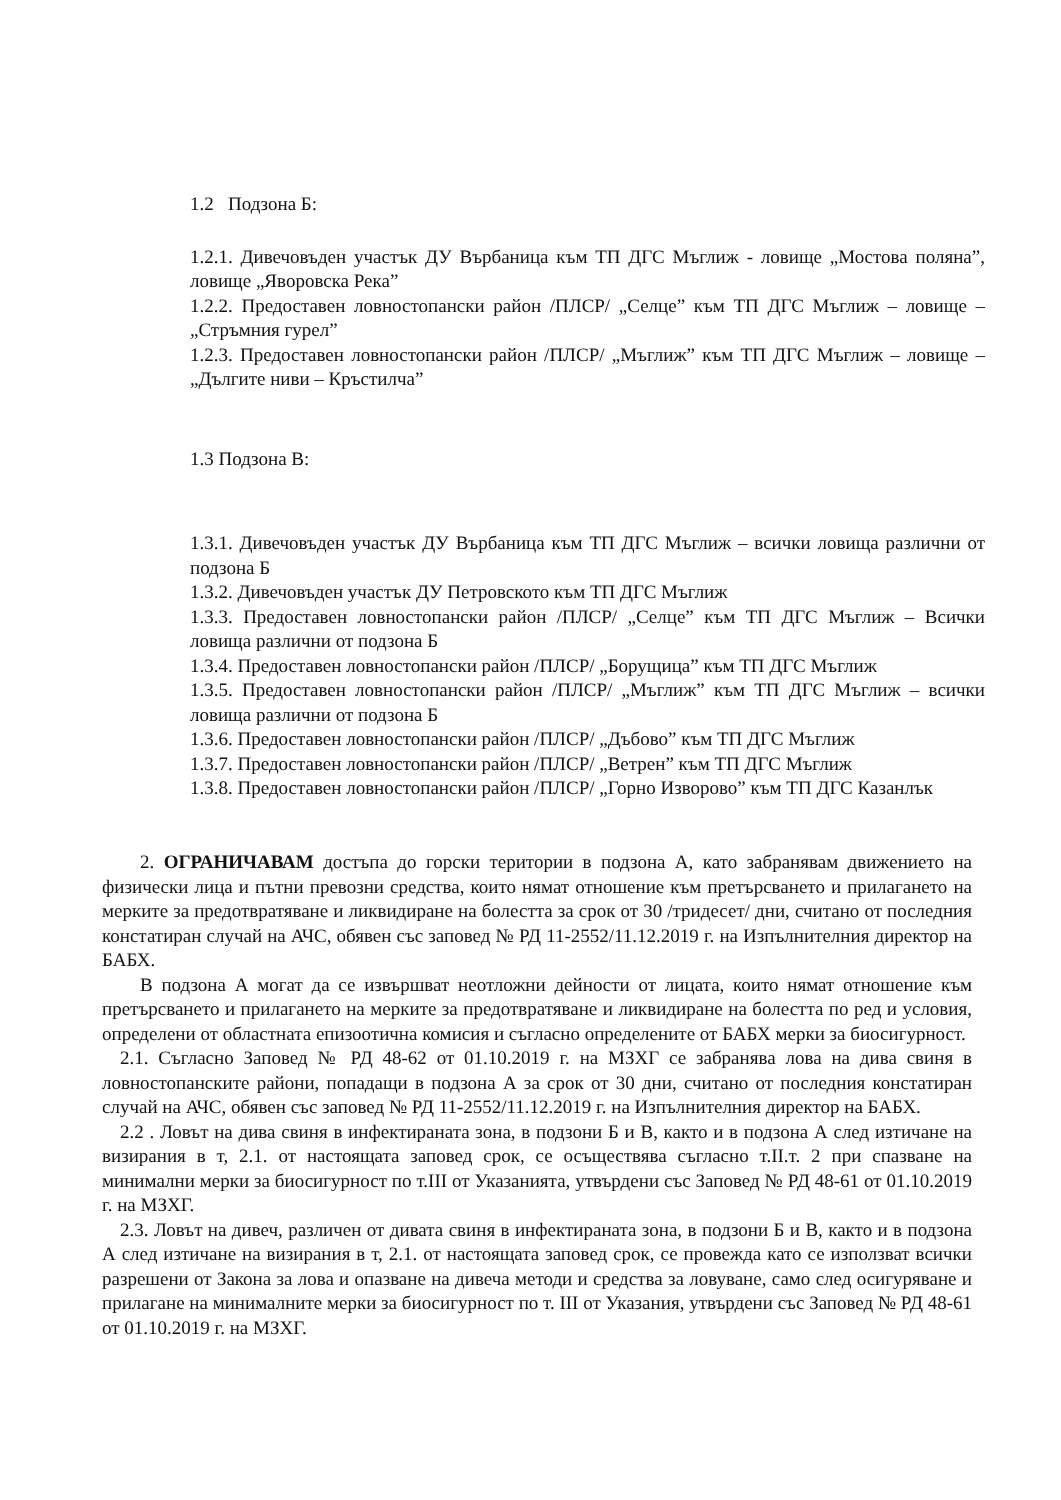1.2 Подзона Б:
1.2.1. Дивечовъден участък ДУ Върбаница към ТП ДГС Мъглиж - ловище „Мостова поляна”, ловище „Яворовска Река”
1.2.2. Предоставен ловностопански район /ПЛСР/ „Селце” към ТП ДГС Мъглиж – ловище – „Стръмния гурел”
1.2.3. Предоставен ловностопански район /ПЛСР/ „Мъглиж” към ТП ДГС Мъглиж – ловище –„Дългите ниви – Кръстилча”
1.3 Подзона В:
1.3.1. Дивечовъден участък ДУ Върбаница към ТП ДГС Мъглиж – всички ловища различни от подзона Б
1.3.2. Дивечовъден участък ДУ Петровското към ТП ДГС Мъглиж
1.3.3. Предоставен ловностопански район /ПЛСР/ „Селце” към ТП ДГС Мъглиж – Всички ловища различни от подзона Б
1.3.4. Предоставен ловностопански район /ПЛСР/ „Борущица” към ТП ДГС Мъглиж
1.3.5. Предоставен ловностопански район /ПЛСР/ „Мъглиж” към ТП ДГС Мъглиж – всички ловища различни от подзона Б
1.3.6. Предоставен ловностопански район /ПЛСР/ „Дъбово” към ТП ДГС Мъглиж
1.3.7. Предоставен ловностопански район /ПЛСР/ „Ветрен” към ТП ДГС Мъглиж
1.3.8. Предоставен ловностопански район /ПЛСР/ „Горно Изворово” към ТП ДГС Казанлък
2. ОГРАНИЧАВАМ достъпа до горски територии в подзона А, като забранявам движението на физически лица и пътни превозни средства, които нямат отношение към претърсването и прилагането на мерките за предотвратяване и ликвидиране на болестта за срок от 30 /тридесет/ дни, считано от последния констатиран случай на АЧС, обявен със заповед № РД 11-2552/11.12.2019 г. на Изпълнителния директор на БАБХ.
В подзона А могат да се извършват неотложни дейности от лицата, които нямат отношение към претърсването и прилагането на мерките за предотвратяване и ликвидиране на болестта по ред и условия, определени от областната епизоотична комисия и съгласно определените от БАБХ мерки за биосигурност.
2.1. Съгласно Заповед № РД 48-62 от 01.10.2019 г. на МЗХГ се забранява лова на дива свиня в ловностопанските райони, попадащи в подзона А за срок от 30 дни, считано от последния констатиран случай на АЧС, обявен със заповед № РД 11-2552/11.12.2019 г. на Изпълнителния директор на БАБХ.
2.2 . Ловът на дива свиня в инфектираната зона, в подзони Б и В, както и в подзона А след изтичане на визирания в т, 2.1. от настоящата заповед срок, се осъществява съгласно т.II.т. 2 при спазване на минимални мерки за биосигурност по т.III от Указанията, утвърдени със Заповед № РД 48-61 от 01.10.2019 г. на МЗХГ.
2.3. Ловът на дивеч, различен от дивата свиня в инфектираната зона, в подзони Б и В, както и в подзона А след изтичане на визирания в т, 2.1. от настоящата заповед срок, се провежда като се използват всички разрешени от Закона за лова и опазване на дивеча методи и средства за ловуване, само след осигуряване и прилагане на минималните мерки за биосигурност по т. III от Указания, утвърдени със Заповед № РД 48-61 от 01.10.2019 г. на МЗХГ.